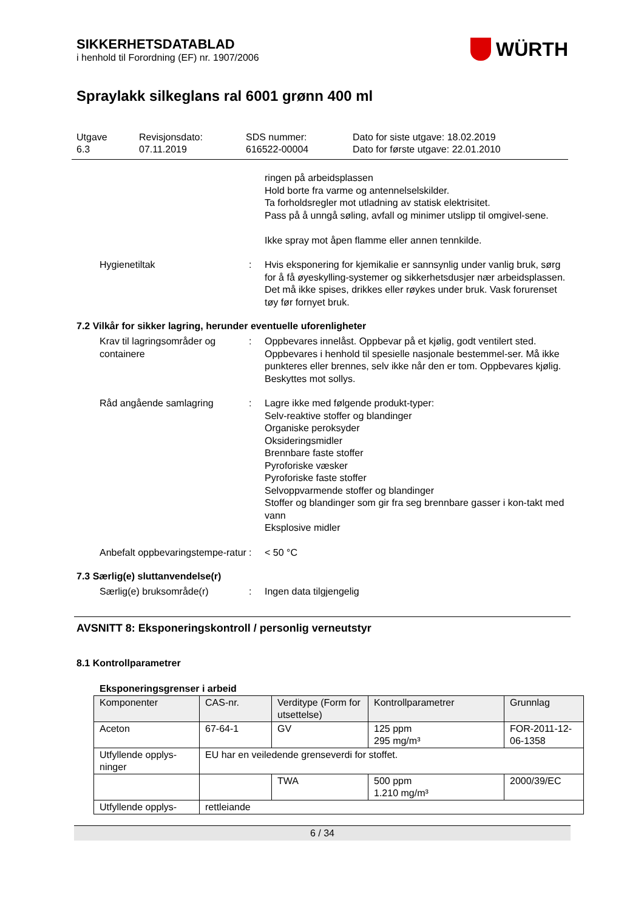WÜRTH
SIKKERHETSDATABLAD
i henhold til Forordning (EF) nr. 1907/2006
Spraylakk silkeglans ral 6001 grønn 400 ml
Utgave
6.3
Revisjonsdato:
07.11.2019
SDS nummer:
616522-00004
Dato for siste utgave: 18.02.2019
Dato for første utgave: 22.01.2010
ringen på arbeidsplassen
Hold borte fra varme og antennelselskilder.
Ta forholdsregler mot utladning av statisk elektrisitet.
Pass på å unngå søling, avfall og minimer utslipp til omgivel-sene.
Ikke spray mot åpen flamme eller annen tennkilde.
Hygienetiltak : Hvis eksponering for kjemikalie er sannsynlig under vanlig bruk, sørg for å få øyeskylling-systemer og sikkerhetsdusjer nær arbeidsplassen. Det må ikke spises, drikkes eller røykes under bruk. Vask forurenset tøy før fornyet bruk.
7.2 Vilkår for sikker lagring, herunder eventuelle uforenligheter
Krav til lagringsområder og containere
: Oppbevares innelåst. Oppbevar på et kjølig, godt ventilert sted. Oppbevares i henhold til spesielle nasjonale bestemmel-ser. Må ikke punkteres eller brennes, selv ikke når den er tom. Oppbevares kjølig. Beskyttes mot sollys.
Råd angående samlagring : Lagre ikke med følgende produkt-typer:
Selv-reaktive stoffer og blandinger
Organiske peroksyder
Oksideringsmidler
Brennbare faste stoffer
Pyroforiske væsker
Pyroforiske faste stoffer
Selvoppvarmende stoffer og blandinger
Stoffer og blandinger som gir fra seg brennbare gasser i kon-takt med vann
Eksplosive midler
Anbefalt oppbevaringstempe-ratur
: < 50 °C
7.3 Særlig(e) sluttanvendelse(r)
Særlig(e) bruksområde(r) : Ingen data tilgjengelig
AVSNITT 8: Eksponeringskontroll / personlig verneutstyr
8.1 Kontrollparametrer
Eksponeringsgrenser i arbeid
| Komponenter | CAS-nr. | Verditype (Form for utsettelse) | Kontrollparametrer | Grunnlag |
| --- | --- | --- | --- | --- |
| Aceton | 67-64-1 | GV | 125 ppm 295 mg/m³ | FOR-2011-12-06-1358 |
| Utfyllende opplys-ninger | EU har en veiledende grenseverdi for stoffet. | | | |
| | | TWA | 500 ppm 1.210 mg/m³ | 2000/39/EC |
| Utfyllende opplys- | rettleiande | | | |
6 / 34